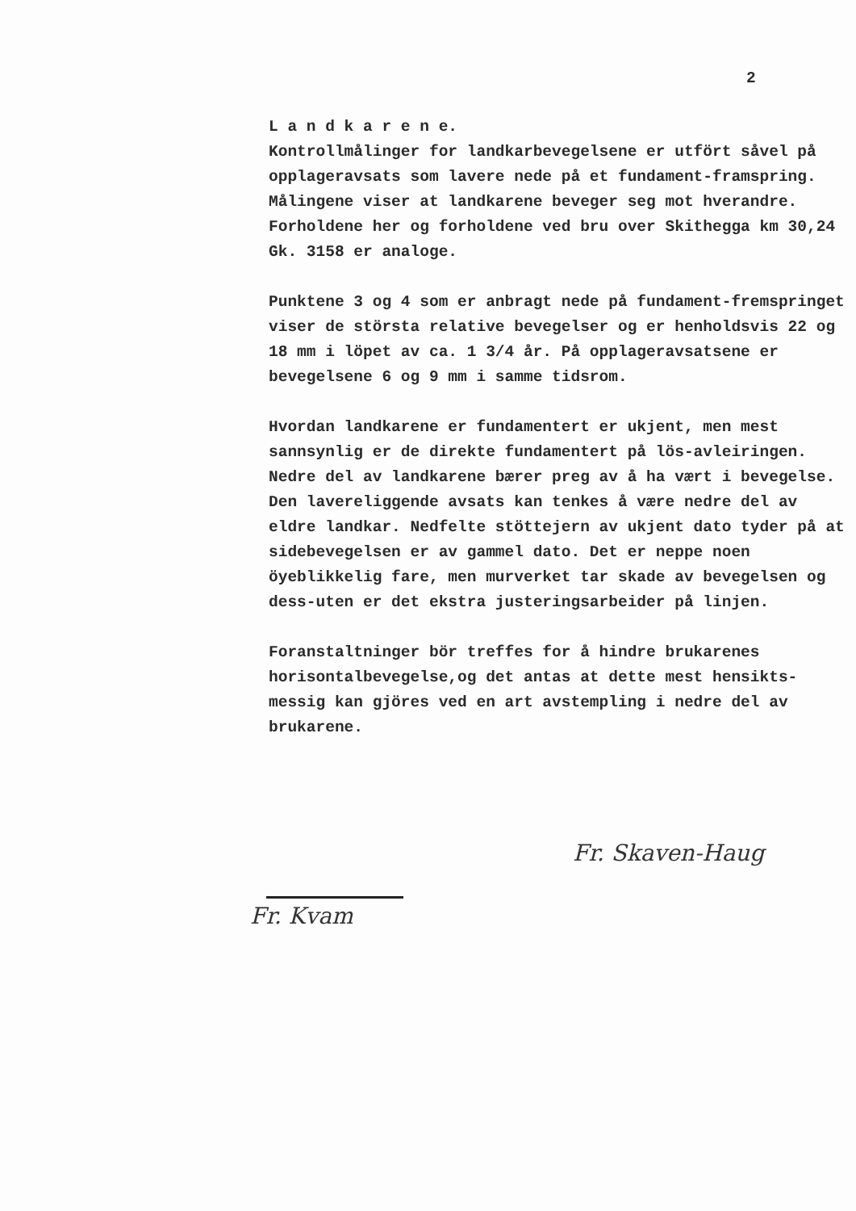2
L a n d k a r e n e.
Kontrollmålinger for landkarbevegelsene er utfört såvel på opplageravsats som lavere nede på et fundament-framspring. Målingene viser at landkarene beveger seg mot hverandre. Forholdene her og forholdene ved bru over Skithegga km 30,24 Gk. 3158 er analoge.
Punktene 3 og 4 som er anbragt nede på fundament-fremspringet viser de största relative bevegelser og er henholdsvis 22 og 18 mm i löpet av ca. 1 3/4 år. På opplageravsatsene er bevegelsene 6 og 9 mm i samme tidsrom.
Hvordan landkarene er fundamentert er ukjent, men mest sannsynlig er de direkte fundamentert på lös-avleiringen. Nedre del av landkarene bærer preg av å ha vært i bevegelse. Den lavereliggende avsats kan tenkes å være nedre del av eldre landkar. Nedfelte stöttejern av ukjent dato tyder på at sidebevegelsen er av gammel dato. Det er neppe noen öyeblikkelig fare, men murverket tar skade av bevegelsen og dess-uten er det ekstra justeringsarbeider på linjen.
Foranstaltninger bör treffes for å hindre brukarenes horisontalbevegelse,og det antas at dette mest hensikts-messig kan gjöres ved en art avstempling i nedre del av brukarene.
Fr. Skaven-Haug
Fr. Kvam